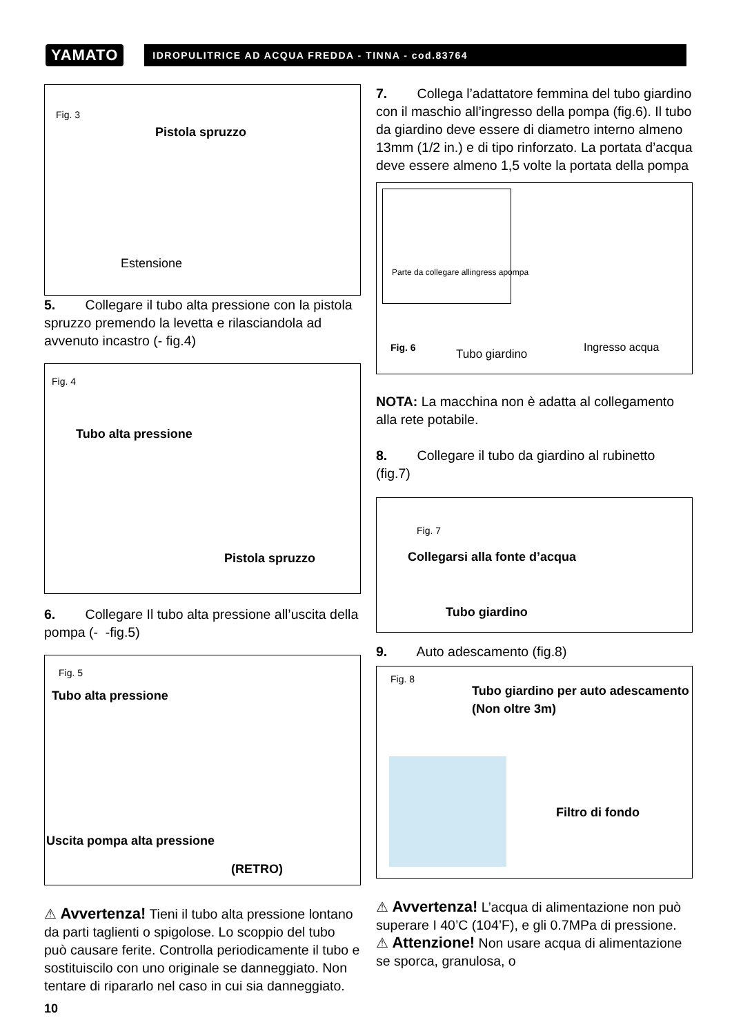YAMATO
IDROPULITRICE AD ACQUA FREDDA - TINNA - cod.83764
Fig. 3
Pistola spruzzo
Estensione
5. Collegare il tubo alta pressione con la pistola spruzzo premendo la levetta e rilasciandola ad avvenuto incastro (- fig.4)
Fig. 4
Tubo alta pressione
Pistola spruzzo
6. Collegare Il tubo alta pressione all’uscita della pompa (- -fig.5)
Fig. 5
Tubo alta pressione
Uscita pompa alta pressione
(RETRO)
⚠ Avvertenza! Tieni il tubo alta pressione lontano da parti taglienti o spigolose. Lo scoppio del tubo può causare ferite. Controlla periodicamente il tubo e sostituiscilo con uno originale se danneggiato. Non tentare di ripararlo nel caso in cui sia danneggiato.
7. Collega l’adattatore femmina del tubo giardino con il maschio all’ingresso della pompa (fig.6). Il tubo da giardino deve essere di diametro interno almeno 13mm (1/2 in.) e di tipo rinforzato. La portata d’acqua deve essere almeno 1,5 volte la portata della pompa
Parte da collegare allingress apompa
Fig. 6
Tubo giardino
Ingresso acqua
NOTA: La macchina non è adatta al collegamento alla rete potabile.
8. Collegare il tubo da giardino al rubinetto (fig.7)
Fig. 7
Collegarsi alla fonte d’acqua
Tubo giardino
9. Auto adescamento (fig.8)
Fig. 8
Tubo giardino per auto adescamento
(Non oltre 3m)
Filtro di fondo
⚠ Avvertenza! L’acqua di alimentazione non può superare I 40’C (104’F), e gli 0.7MPa di pressione.
⚠ Attenzione! Non usare acqua di alimentazione se sporca, granulosa, o
10